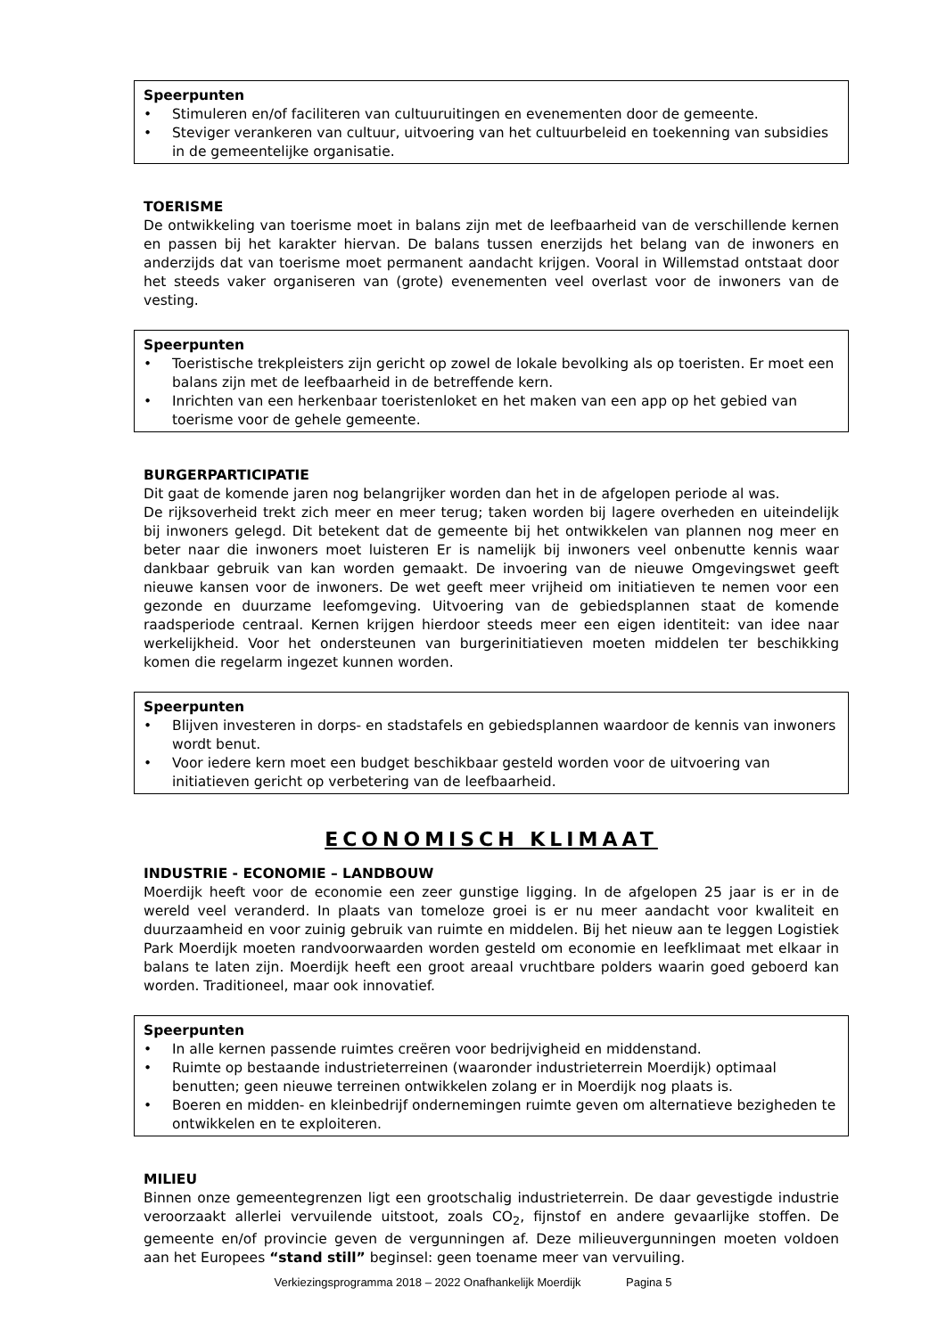Speerpunten
• Stimuleren en/of faciliteren van cultuuruitingen en evenementen door de gemeente.
• Steviger verankeren van cultuur, uitvoering van het cultuurbeleid en toekenning van subsidies in de gemeentelijke organisatie.
TOERISME
De ontwikkeling van toerisme moet in balans zijn met de leefbaarheid van de verschillende kernen en passen bij het karakter hiervan. De balans tussen enerzijds het belang van de inwoners en anderzijds dat van toerisme moet permanent aandacht krijgen. Vooral in Willemstad ontstaat door het steeds vaker organiseren van (grote) evenementen veel overlast voor de inwoners van de vesting.
Speerpunten
• Toeristische trekpleisters zijn gericht op zowel de lokale bevolking als op toeristen. Er moet een balans zijn met de leefbaarheid in de betreffende kern.
• Inrichten van een herkenbaar toeristenloket en het maken van een app op het gebied van toerisme voor de gehele gemeente.
BURGERPARTICIPATIE
Dit gaat de komende jaren nog belangrijker worden dan het in de afgelopen periode al was.
De rijksoverheid trekt zich meer en meer terug; taken worden bij lagere overheden en uiteindelijk bij inwoners gelegd. Dit betekent dat de gemeente bij het ontwikkelen van plannen nog meer en beter naar die inwoners moet luisteren Er is namelijk bij inwoners veel onbenutte kennis waar dankbaar gebruik van kan worden gemaakt. De invoering van de nieuwe Omgevingswet geeft nieuwe kansen voor de inwoners. De wet geeft meer vrijheid om initiatieven te nemen voor een gezonde en duurzame leefomgeving. Uitvoering van de gebiedsplannen staat de komende raadsperiode centraal. Kernen krijgen hierdoor steeds meer een eigen identiteit: van idee naar werkelijkheid. Voor het ondersteunen van burgerinitiatieven moeten middelen ter beschikking komen die regelarm ingezet kunnen worden.
Speerpunten
• Blijven investeren in dorps- en stadstafels en gebiedsplannen waardoor de kennis van inwoners wordt benut.
• Voor iedere kern moet een budget beschikbaar gesteld worden voor de uitvoering van initiatieven gericht op verbetering van de leefbaarheid.
ECONOMISCH KLIMAAT
INDUSTRIE - ECONOMIE – LANDBOUW
Moerdijk heeft voor de economie een zeer gunstige ligging. In de afgelopen 25 jaar is er in de wereld veel veranderd. In plaats van tomeloze groei is er nu meer aandacht voor kwaliteit en duurzaamheid en voor zuinig gebruik van ruimte en middelen. Bij het nieuw aan te leggen Logistiek Park Moerdijk moeten randvoorwaarden worden gesteld om economie en leefklimaat met elkaar in balans te laten zijn. Moerdijk heeft een groot areaal vruchtbare polders waarin goed geboerd kan worden. Traditioneel, maar ook innovatief.
Speerpunten
• In alle kernen passende ruimtes creëren voor bedrijvigheid en middenstand.
• Ruimte op bestaande industrieterreinen (waaronder industrieterrein Moerdijk) optimaal benutten; geen nieuwe terreinen ontwikkelen zolang er in Moerdijk nog plaats is.
• Boeren en midden- en kleinbedrijf ondernemingen ruimte geven om alternatieve bezigheden te ontwikkelen en te exploiteren.
MILIEU
Binnen onze gemeentegrenzen ligt een grootschalig industrieterrein. De daar gevestigde industrie veroorzaakt allerlei vervuilende uitstoot, zoals CO<sub>2</sub>, fijnstof en andere gevaarlijke stoffen. De gemeente en/of provincie geven de vergunningen af. Deze milieuvergunningen moeten voldoen aan het Europees “stand still” beginsel: geen toename meer van vervuiling.
Verkiezingsprogramma 2018 – 2022 Onafhankelijk Moerdijk Pagina 5